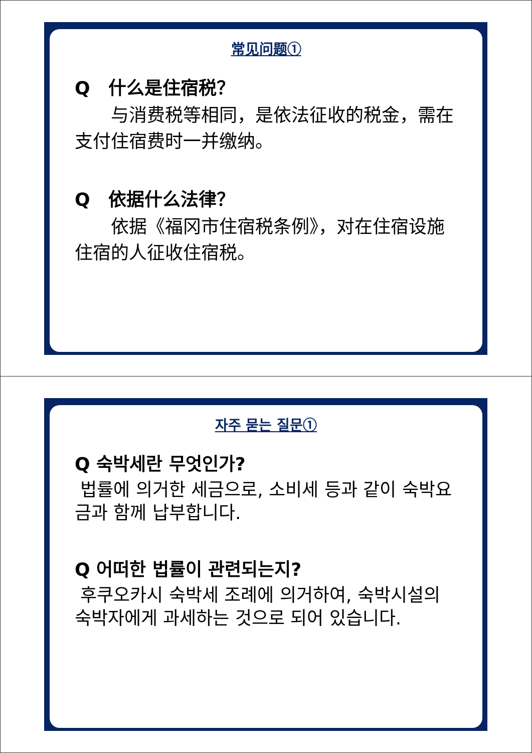常见问题①
Q　什么是住宿税？
　　与消费税等相同，是依法征收的税金，需在支付住宿费时一并缴纳。
Q　依据什么法律？
　　依据《福冈市住宿税条例》，对在住宿设施住宿的人征收住宿税。
자주 묻는 질문①
Q 숙박세란 무엇인가?
법률에 의거한 세금으로, 소비세 등과 같이 숙박요금과 함께 납부합니다.
Q 어떠한 법률이 관련되는지?
후쿠오카시 숙박세 조례에 의거하여, 숙박시설의 숙박자에게 과세하는 것으로 되어 있습니다.